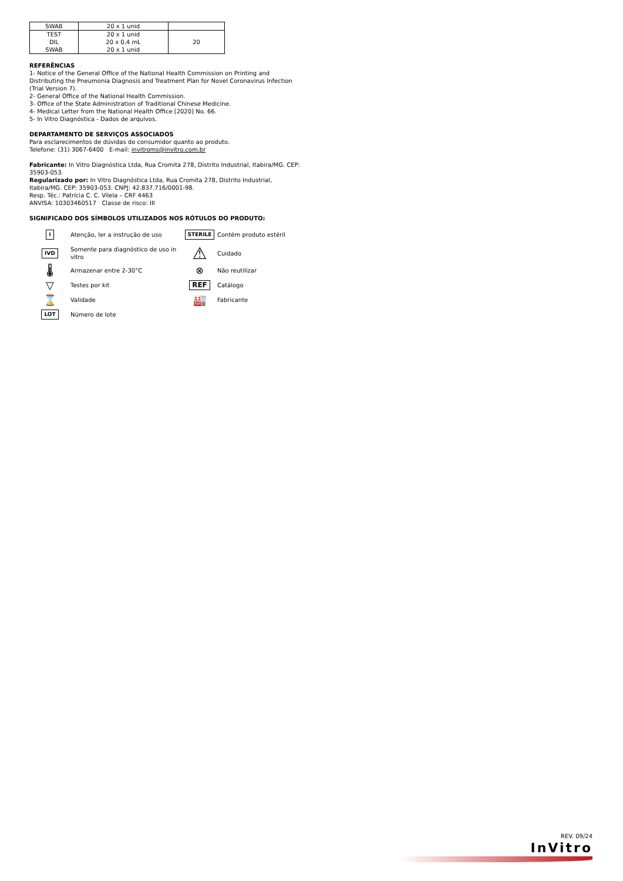| SWAB | 20 x 1 unid | |
| TEST DIL SWAB | 20 x 1 unid 20 x 0,4 mL 20 x 1 unid | 20 |
REFERÊNCIAS
1- Notice of the General Office of the National Health Commission on Printing and Distributing the Pneumonia Diagnosis and Treatment Plan for Novel Coronavirus Infection (Trial Version 7).
2- General Office of the National Health Commission.
3- Office of the State Administration of Traditional Chinese Medicine.
4- Medical Letter from the National Health Office [2020] No. 66.
5- In Vitro Diagnóstica - Dados de arquivos.
DEPARTAMENTO DE SERVIÇOS ASSOCIADOS
Para esclarecimentos de dúvidas do consumidor quanto ao produto.
Telefone: (31) 3067-6400 E-mail: invitroms@invitro.com.br
Fabricante: In Vitro Diagnóstica Ltda, Rua Cromita 278, Distrito Industrial, Itabira/MG. CEP: 35903-053.
Regularizado por: In Vitro Diagnóstica Ltda, Rua Cromita 278, Distrito Industrial, Itabira/MG. CEP: 35903-053. CNPJ: 42.837.716/0001-98.
Resp. Téc.: Patrícia C. C. Vilela – CRF 4463
ANVISA: 10303460517 Classe de risco: III
SIGNIFICADO DOS SÍMBOLOS UTILIZADOS NOS RÓTULOS DO PRODUTO:
i
Atenção, ler a instrução de uso
STERILE
Contém produto estéril
IVD
Somente para diagnóstico de uso in vitro
⚠
Cuidado
🌡
Armazenar entre 2-30°C
⊗
Não reutilizar
▽
Testes por kit
REF
Catálogo
⌛
Validade
🏭
Fabricante
LOT
Número de lote
REV. 09/24
InVitro